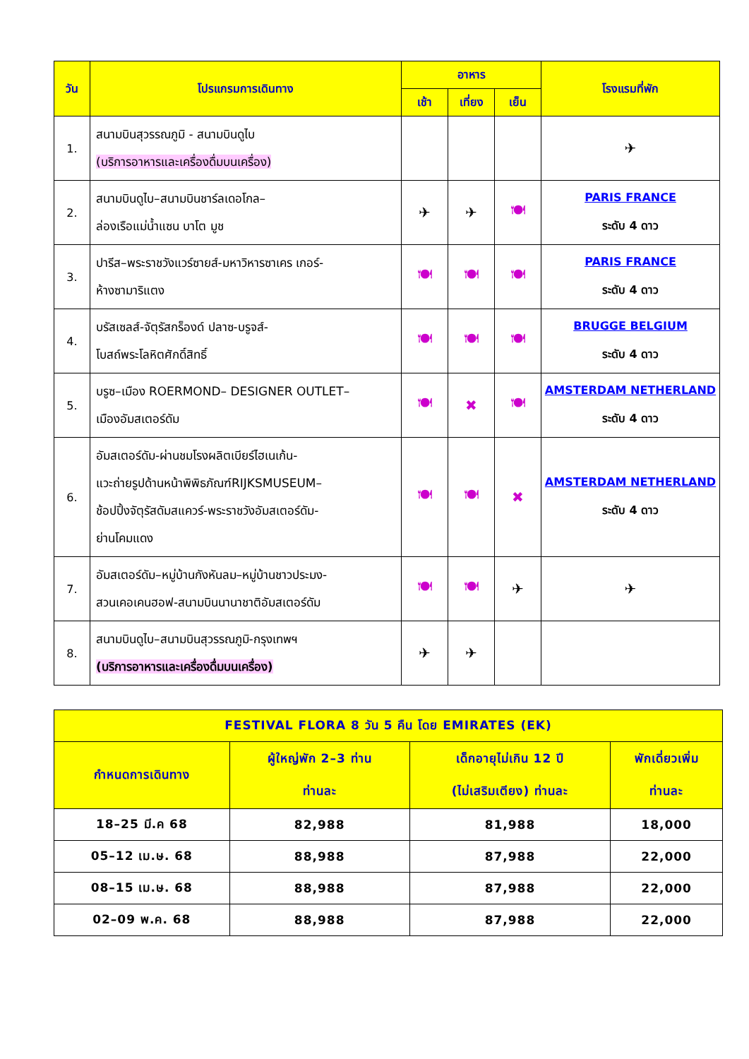| วัน | โปรแกรมการเดินทาง | อาหาร | | | โรงแรมที่พัก |
| --- | --- | --- | --- | --- | --- |
| | | เช้า | เที่ยง | เย็น | |
| 1. | สนามบินสุวรรณภูมิ - สนามบินดูไบ (บริการอาหารและเครื่องดื่มบนเครื่อง) | | | | ✈ |
| 2. | สนามบินดูไบ–สนามบินชาร์ลเดอโกล– ล่องเรือแม่น้ำแซน บาโต มูช | ✈ | ✈ | 🍽 | PARIS FRANCE ระดับ 4 ดาว |
| 3. | ปารีส–พระราชวังแวร์ซายส์-มหาวิหารซาเคร เกอร์- ห้างซามาริแตง | 🍽 | 🍽 | 🍽 | PARIS FRANCE ระดับ 4 ดาว |
| 4. | บรัสเซลส์-จัตุรัสกร็องด์ ปลาซ-บรูจส์- โบสถ์พระโลหิตศักดิ์สิทธิ์ | 🍽 | 🍽 | 🍽 | BRUGGE BELGIUM ระดับ 4 ดาว |
| 5. | บรูซ–เมือง ROERMOND– DESIGNER OUTLET– เมืองอัมสเตอร์ดัม | 🍽 | ✖ | 🍽 | AMSTERDAM NETHERLAND ระดับ 4 ดาว |
| 6. | อัมสเตอร์ดัม-ผ่านชมโรงผลิตเบียร์ไฮเนเก้น- แวะถ่ายรูปด้านหน้าพิพิธภัณฑ์RIJKSMUSEUM– ช้อปปิ้งจัตุรัสดัมสแควร์-พระราชวังอัมสเตอร์ดัม- ย่านโคมแดง | 🍽 | 🍽 | ✖ | AMSTERDAM NETHERLAND ระดับ 4 ดาว |
| 7. | อัมสเตอร์ดัม–หมู่บ้านกังหันลม–หมู่บ้านชาวประมง- สวนเคอเคนฮอฟ-สนามบินนานาชาติอัมสเตอร์ดัม | 🍽 | 🍽 | ✈ | ✈ |
| 8. | สนามบินดูไบ–สนามบินสุวรรณภูมิ-กรุงเทพฯ (บริการอาหารและเครื่องดื่มบนเครื่อง) | ✈ | ✈ | | |
| FESTIVAL FLORA 8 วัน 5 คืน โดย EMIRATES (EK) | | | |
| กำหนดการเดินทาง | ผู้ใหญ่พัก 2–3 ท่าน ท่านละ | เด็กอายุไม่เกิน 12 ปี (ไม่เสริมเตียง) ท่านละ | พักเดี่ยวเพิ่ม ท่านละ |
| 18–25 มี.ค 68 | 82,988 | 81,988 | 18,000 |
| 05–12 เม.ษ. 68 | 88,988 | 87,988 | 22,000 |
| 08–15 เม.ษ. 68 | 88,988 | 87,988 | 22,000 |
| 02–09 พ.ค. 68 | 88,988 | 87,988 | 22,000 |